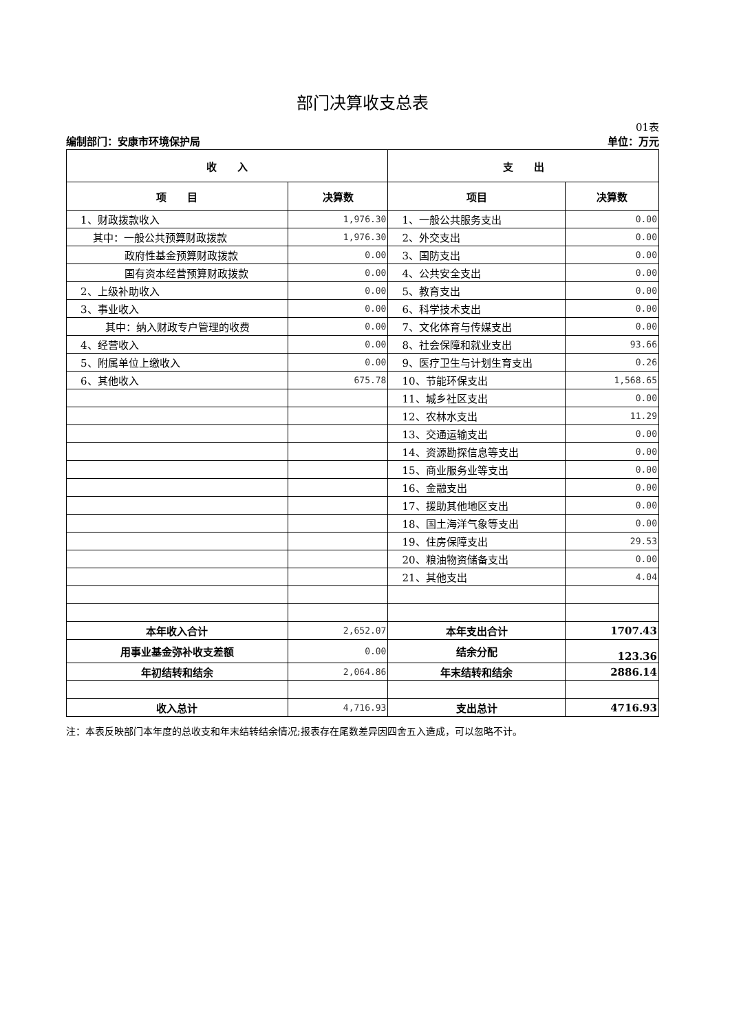部门决算收支总表
01表
编制部门：安康市环境保护局 单位：万元
| 收 入 | | 支 出 | |
| --- | --- | --- | --- |
| 项 目 | 决算数 | 项目 | 决算数 |
| 1、财政拨款收入 | 1,976.30 | 1、一般公共服务支出 | 0.00 |
| 其中：一般公共预算财政拨款 | 1,976.30 | 2、外交支出 | 0.00 |
| 政府性基金预算财政拨款 | 0.00 | 3、国防支出 | 0.00 |
| 国有资本经营预算财政拨款 | 0.00 | 4、公共安全支出 | 0.00 |
| 2、上级补助收入 | 0.00 | 5、教育支出 | 0.00 |
| 3、事业收入 | 0.00 | 6、科学技术支出 | 0.00 |
| 其中：纳入财政专户管理的收费 | 0.00 | 7、文化体育与传媒支出 | 0.00 |
| 4、经营收入 | 0.00 | 8、社会保障和就业支出 | 93.66 |
| 5、附属单位上缴收入 | 0.00 | 9、医疗卫生与计划生育支出 | 0.26 |
| 6、其他收入 | 675.78 | 10、节能环保支出 | 1,568.65 |
| | | 11、城乡社区支出 | 0.00 |
| | | 12、农林水支出 | 11.29 |
| | | 13、交通运输支出 | 0.00 |
| | | 14、资源勘探信息等支出 | 0.00 |
| | | 15、商业服务业等支出 | 0.00 |
| | | 16、金融支出 | 0.00 |
| | | 17、援助其他地区支出 | 0.00 |
| | | 18、国土海洋气象等支出 | 0.00 |
| | | 19、住房保障支出 | 29.53 |
| | | 20、粮油物资储备支出 | 0.00 |
| | | 21、其他支出 | 4.04 |
| 本年收入合计 | 2,652.07 | 本年支出合计 | 1707.43 |
| 用事业基金弥补收支差额 | 0.00 | 结余分配 | 123.36 |
| 年初结转和结余 | 2,064.86 | 年末结转和结余 | 2886.14 |
| 收入总计 | 4,716.93 | 支出总计 | 4716.93 |
注：本表反映部门本年度的总收支和年末结转结余情况;报表存在尾数差异因四舍五入造成，可以忽略不计。